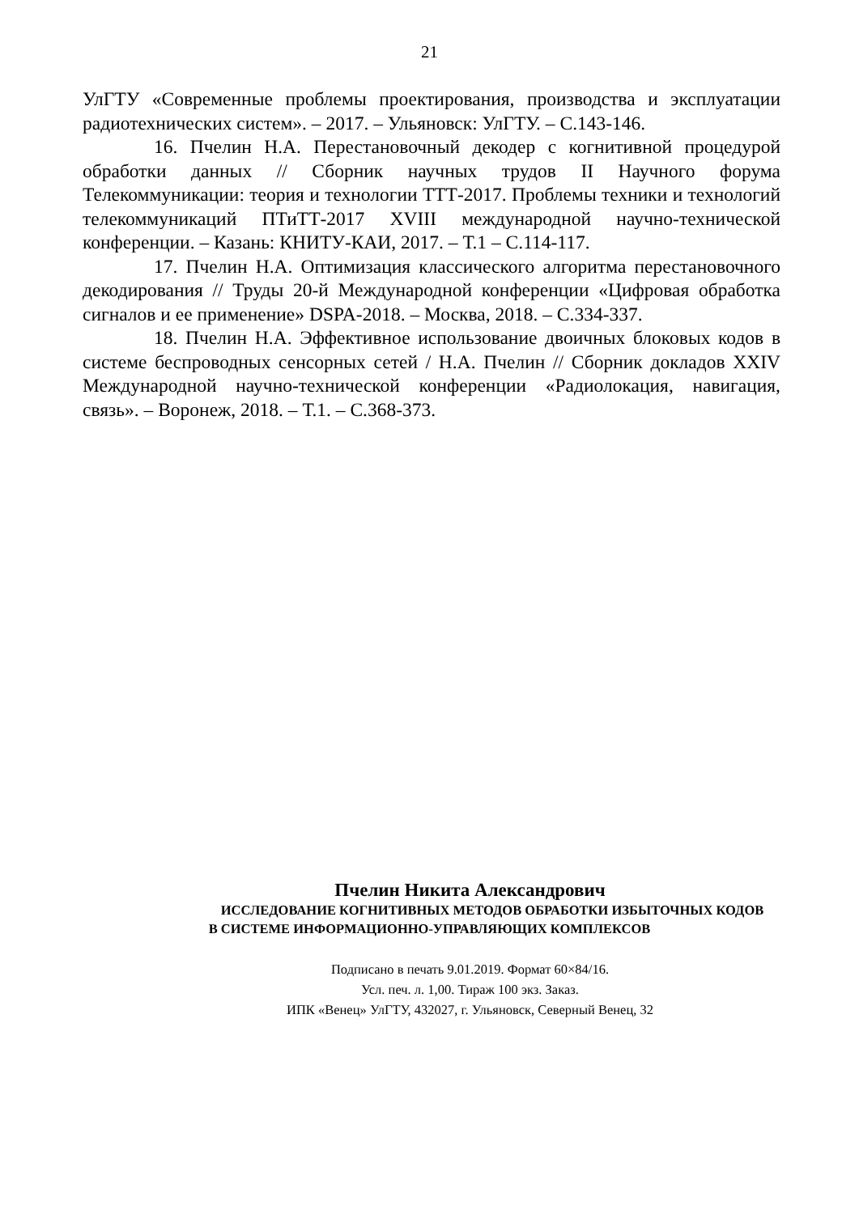21
УлГТУ «Современные проблемы проектирования, производства и эксплуатации радиотехнических систем». – 2017. – Ульяновск: УлГТУ. – С.143-146.
16. Пчелин Н.А. Перестановочный декодер с когнитивной процедурой обработки данных // Сборник научных трудов II Научного форума Телекоммуникации: теория и технологии ТТТ-2017. Проблемы техники и технологий телекоммуникаций ПТиТТ-2017 XVIII международной научно-технической конференции. – Казань: КНИТУ-КАИ, 2017. – Т.1 – С.114-117.
17. Пчелин Н.А. Оптимизация классического алгоритма перестановочного декодирования // Труды 20-й Международной конференции «Цифровая обработка сигналов и ее применение» DSPA-2018. – Москва, 2018. – С.334-337.
18. Пчелин Н.А. Эффективное использование двоичных блоковых кодов в системе беспроводных сенсорных сетей / Н.А. Пчелин // Сборник докладов XXIV Международной научно-технической конференции «Радиолокация, навигация, связь». – Воронеж, 2018. – Т.1. – С.368-373.
Пчелин Никита Александрович
ИССЛЕДОВАНИЕ КОГНИТИВНЫХ МЕТОДОВ ОБРАБОТКИ ИЗБЫТОЧНЫХ КОДОВ
В СИСТЕМЕ ИНФОРМАЦИОННО-УПРАВЛЯЮЩИХ КОМПЛЕКСОВ
Подписано в печать 9.01.2019. Формат 60×84/16.
Усл. печ. л. 1,00. Тираж 100 экз. Заказ.
ИПК «Венец» УлГТУ, 432027, г. Ульяновск, Северный Венец, 32